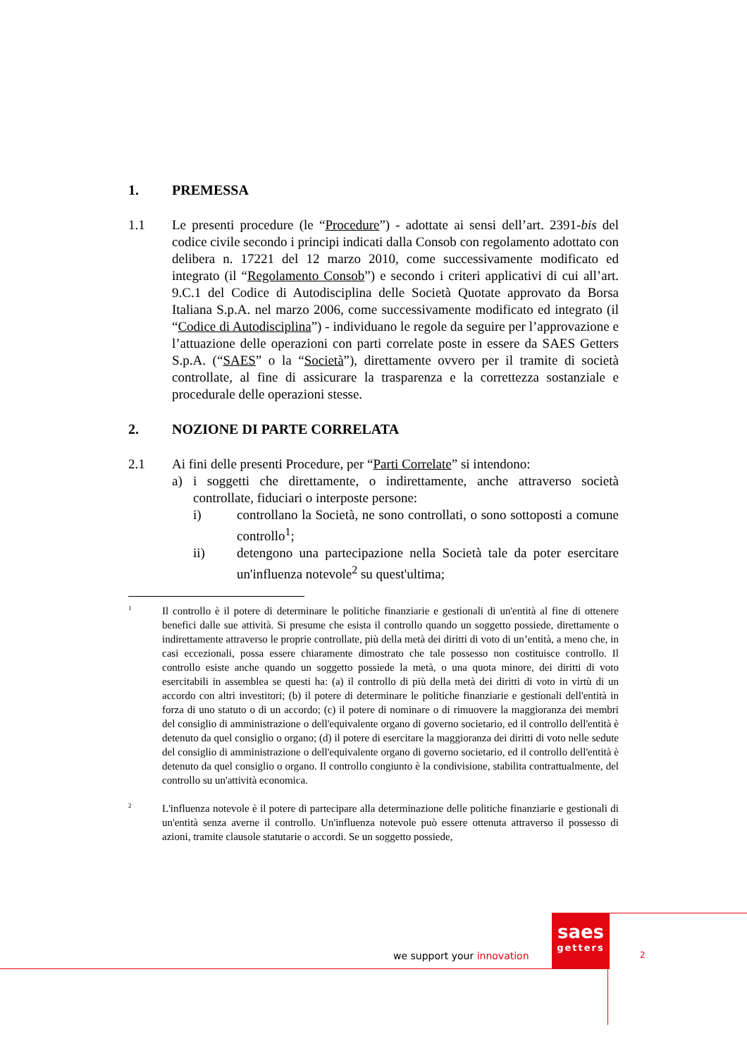1. PREMESSA
1.1 Le presenti procedure (le “Procedure”) - adottate ai sensi dell’art. 2391-bis del codice civile secondo i principi indicati dalla Consob con regolamento adottato con delibera n. 17221 del 12 marzo 2010, come successivamente modificato ed integrato (il “Regolamento Consob”) e secondo i criteri applicativi di cui all’art. 9.C.1 del Codice di Autodisciplina delle Società Quotate approvato da Borsa Italiana S.p.A. nel marzo 2006, come successivamente modificato ed integrato (il “Codice di Autodisciplina”) - individuano le regole da seguire per l’approvazione e l’attuazione delle operazioni con parti correlate poste in essere da SAES Getters S.p.A. (“SAES” o la “Società”), direttamente ovvero per il tramite di società controllate, al fine di assicurare la trasparenza e la correttezza sostanziale e procedurale delle operazioni stesse.
2. NOZIONE DI PARTE CORRELATA
2.1 Ai fini delle presenti Procedure, per “Parti Correlate” si intendono:
a) i soggetti che direttamente, o indirettamente, anche attraverso società controllate, fiduciari o interposte persone:
i) controllano la Società, ne sono controllati, o sono sottoposti a comune controllo<sup>1</sup>;
ii) detengono una partecipazione nella Società tale da poter esercitare un'influenza notevole<sup>2</sup> su quest'ultima;
1 Il controllo è il potere di determinare le politiche finanziarie e gestionali di un'entità al fine di ottenere benefici dalle sue attività. Si presume che esista il controllo quando un soggetto possiede, direttamente o indirettamente attraverso le proprie controllate, più della metà dei diritti di voto di un’entità, a meno che, in casi eccezionali, possa essere chiaramente dimostrato che tale possesso non costituisce controllo. Il controllo esiste anche quando un soggetto possiede la metà, o una quota minore, dei diritti di voto esercitabili in assemblea se questi ha: (a) il controllo di più della metà dei diritti di voto in virtù di un accordo con altri investitori; (b) il potere di determinare le politiche finanziarie e gestionali dell'entità in forza di uno statuto o di un accordo; (c) il potere di nominare o di rimuovere la maggioranza dei membri del consiglio di amministrazione o dell'equivalente organo di governo societario, ed il controllo dell'entità è detenuto da quel consiglio o organo; (d) il potere di esercitare la maggioranza dei diritti di voto nelle sedute del consiglio di amministrazione o dell'equivalente organo di governo societario, ed il controllo dell'entità è detenuto da quel consiglio o organo. Il controllo congiunto è la condivisione, stabilita contrattualmente, del controllo su un'attività economica.
2 L'influenza notevole è il potere di partecipare alla determinazione delle politiche finanziarie e gestionali di un'entità senza averne il controllo. Un'influenza notevole può essere ottenuta attraverso il possesso di azioni, tramite clausole statutarie o accordi. Se un soggetto possiede,
saes
getters
we support your innovation 2